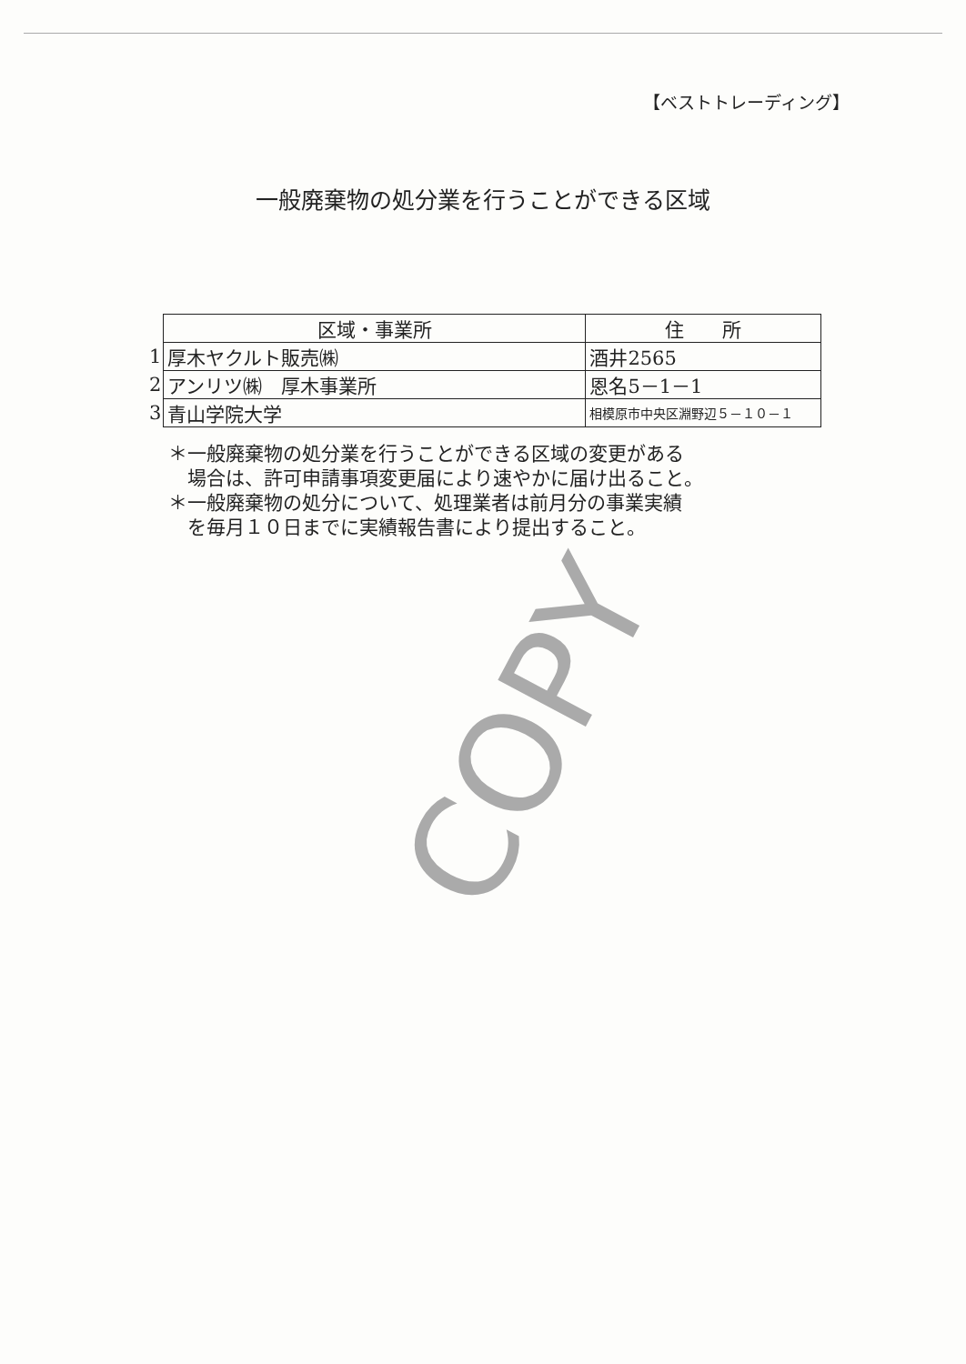【ベストトレーディング】
一般廃棄物の処分業を行うことができる区域
| | 区域・事業所 | 住 所 |
| 1 | 厚木ヤクルト販売㈱ | 酒井2565 |
| 2 | アンリツ㈱ 厚木事業所 | 恩名5－1－1 |
| 3 | 青山学院大学 | 相模原市中央区淵野辺５－１０－１ |
＊一般廃棄物の処分業を行うことができる区域の変更がある
　場合は、許可申請事項変更届により速やかに届け出ること。
＊一般廃棄物の処分について、処理業者は前月分の事業実績
　を毎月１０日までに実績報告書により提出すること。
COPY